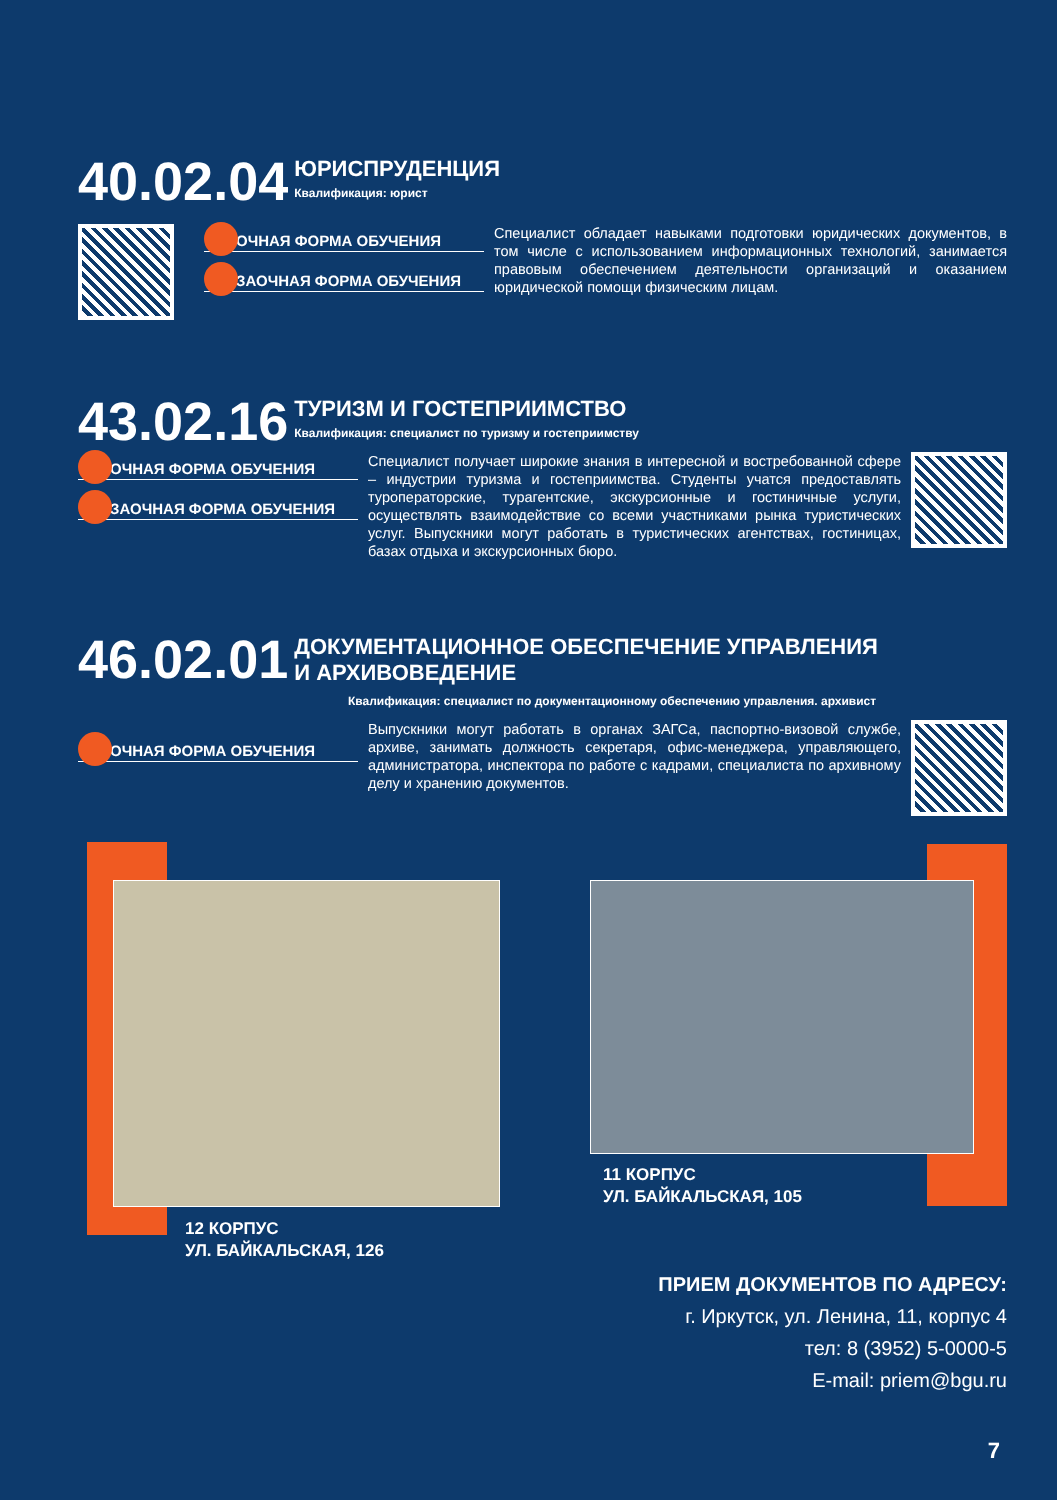40.02.04
ЮРИСПРУДЕНЦИЯ
Квалификация: юрист
ОЧНАЯ ФОРМА ОБУЧЕНИЯ
ЗАОЧНАЯ ФОРМА ОБУЧЕНИЯ
Специалист обладает навыками подготовки юридических документов, в том числе с использованием информационных технологий, занимается правовым обеспечением деятельности организаций и оказанием юридической помощи физическим лицам.
43.02.16
ТУРИЗМ И ГОСТЕПРИИМСТВО
Квалификация: специалист по туризму и гостеприимству
ОЧНАЯ ФОРМА ОБУЧЕНИЯ
ЗАОЧНАЯ ФОРМА ОБУЧЕНИЯ
Специалист получает широкие знания в интересной и востребованной сфере – индустрии туризма и гостеприимства. Студенты учатся предоставлять туроператорские, турагентские, экскурсионные и гостиничные услуги, осуществлять взаимодействие со всеми участниками рынка туристических услуг. Выпускники могут работать в туристических агентствах, гостиницах, базах отдыха и экскурсионных бюро.
46.02.01
ДОКУМЕНТАЦИОННОЕ ОБЕСПЕЧЕНИЕ УПРАВЛЕНИЯ
И АРХИВОВЕДЕНИЕ
Квалификация: специалист по документационному обеспечению управления. архивист
ОЧНАЯ ФОРМА ОБУЧЕНИЯ
Выпускники могут работать в органах ЗАГСа, паспортно-визовой службе, архиве, занимать должность секретаря, офис-менеджера, управляющего, администратора, инспектора по работе с кадрами, специалиста по архивному делу и хранению документов.
12 КОРПУС
УЛ. БАЙКАЛЬСКАЯ, 126
11 КОРПУС
УЛ. БАЙКАЛЬСКАЯ, 105
ПРИЕМ ДОКУМЕНТОВ ПО АДРЕСУ:
г. Иркутск, ул. Ленина, 11, корпус 4
тел: 8 (3952) 5-0000-5
E-mail: priem@bgu.ru
7